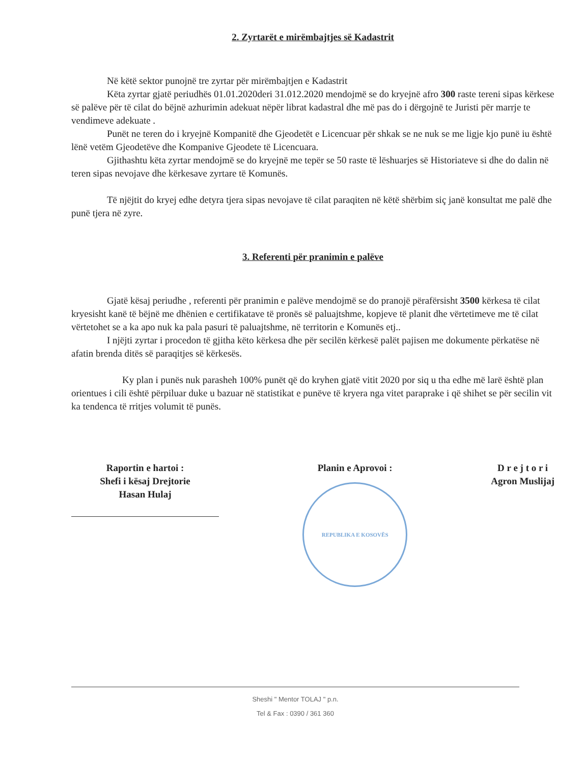2. Zyrtarët e mirëmbajtjes së Kadastrit
Në këtë sektor punojnë tre zyrtar për mirëmbajtjen e Kadastrit
Këta zyrtar gjatë periudhës 01.01.2020deri 31.012.2020 mendojmë se do kryejnë afro 300 raste tereni sipas kërkese së palëve për të cilat do bëjnë azhurimin adekuat nëpër librat kadastral dhe më pas do i dërgojnë te Juristi për marrje te vendimeve adekuate .
Punët ne teren do i kryejnë Kompanitë dhe Gjeodetët e Licencuar për shkak se ne nuk se me ligje kjo punë iu është lënë vetëm Gjeodetëve dhe Kompanive Gjeodete të Licencuara.
Gjithashtu këta zyrtar mendojmë se do kryejnë me tepër se 50 raste të lëshuarjes së Historiateve si dhe do dalin në teren sipas nevojave dhe kërkesave zyrtare të Komunës.
Të njëjtit do kryej edhe detyra tjera sipas nevojave të cilat paraqiten në këtë shërbim siç janë konsultat me palë dhe punë tjera në zyre.
3. Referenti për pranimin e palëve
Gjatë kësaj periudhe , referenti për pranimin e palëve mendojmë se do pranojë përafërsisht 3500 kërkesa të cilat kryesisht kanë të bëjnë me dhënien e certifikatave të pronës së paluajtshme, kopjeve të planit dhe vërtetimeve me të cilat vërtetohet se a ka apo nuk ka pala pasuri të paluajtshme, në territorin e Komunës etj..
I njëjti zyrtar i procedon të gjitha këto kërkesa dhe për secilën kërkesë palët pajisen me dokumente përkatëse në afatin brenda ditës së paraqitjes së kërkesës.
Ky plan i punës nuk parasheh 100% punët që do kryhen gjatë vitit 2020 por siq u tha edhe më larë është plan orientues i cili është përpiluar duke u bazuar në statistikat e punëve të kryera nga vitet paraprake i që shihet se për secilin vit ka tendenca të rritjes volumit të punës.
Raportin e hartoi :
Shefi i kësaj Drejtorie
Hasan Hulaj
Planin e Aprovoi :
REPUBLIKA E KOSOVËS
D r e j t o r i
Agron Muslijaj
Sheshi " Mentor TOLAJ " p.n.
Tel & Fax : 0390 / 361 360